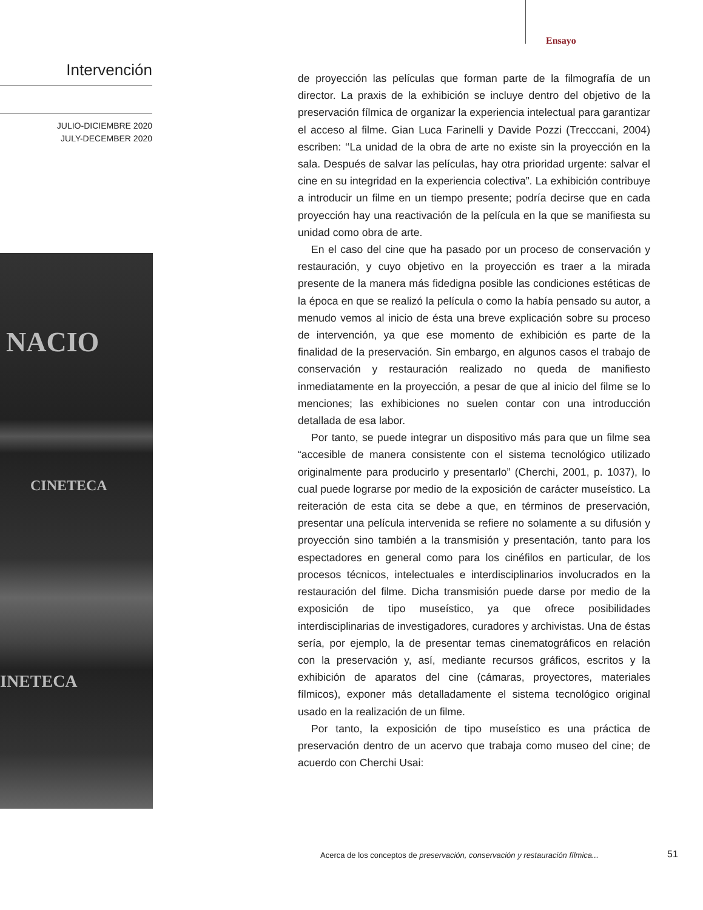Ensayo
Intervención
JULIO-DICIEMBRE 2020
JULY-DECEMBER 2020
NACIO
CINETECA
INETECA
de proyección las películas que forman parte de la filmografía de un director. La praxis de la exhibición se incluye dentro del objetivo de la preservación fílmica de organizar la experiencia intelectual para garantizar el acceso al filme. Gian Luca Farinelli y Davide Pozzi (Trecccani, 2004) escriben: ‘‘La unidad de la obra de arte no existe sin la proyección en la sala. Después de salvar las películas, hay otra prioridad urgente: salvar el cine en su integridad en la experiencia colectiva”. La exhibición contribuye a introducir un filme en un tiempo presente; podría decirse que en cada proyección hay una reactivación de la película en la que se manifiesta su unidad como obra de arte.
En el caso del cine que ha pasado por un proceso de conservación y restauración, y cuyo objetivo en la proyección es traer a la mirada presente de la manera más fidedigna posible las condiciones estéticas de la época en que se realizó la película o como la había pensado su autor, a menudo vemos al inicio de ésta una breve explicación sobre su proceso de intervención, ya que ese momento de exhibición es parte de la finalidad de la preservación. Sin embargo, en algunos casos el trabajo de conservación y restauración realizado no queda de manifiesto inmediatamente en la proyección, a pesar de que al inicio del filme se lo menciones; las exhibiciones no suelen contar con una introducción detallada de esa labor.
Por tanto, se puede integrar un dispositivo más para que un filme sea “accesible de manera consistente con el sistema tecnológico utilizado originalmente para producirlo y presentarlo” (Cherchi, 2001, p. 1037), lo cual puede lograrse por medio de la exposición de carácter museístico. La reiteración de esta cita se debe a que, en términos de preservación, presentar una película intervenida se refiere no solamente a su difusión y proyección sino también a la transmisión y presentación, tanto para los espectadores en general como para los cinéfilos en particular, de los procesos técnicos, intelectuales e interdisciplinarios involucrados en la restauración del filme. Dicha transmisión puede darse por medio de la exposición de tipo museístico, ya que ofrece posibilidades interdisciplinarias de investigadores, curadores y archivistas. Una de éstas sería, por ejemplo, la de presentar temas cinematográficos en relación con la preservación y, así, mediante recursos gráficos, escritos y la exhibición de aparatos del cine (cámaras, proyectores, materiales fílmicos), exponer más detalladamente el sistema tecnológico original usado en la realización de un filme.
Por tanto, la exposición de tipo museístico es una práctica de preservación dentro de un acervo que trabaja como museo del cine; de acuerdo con Cherchi Usai:
Acerca de los conceptos de preservación, conservación y restauración fílmica...
51